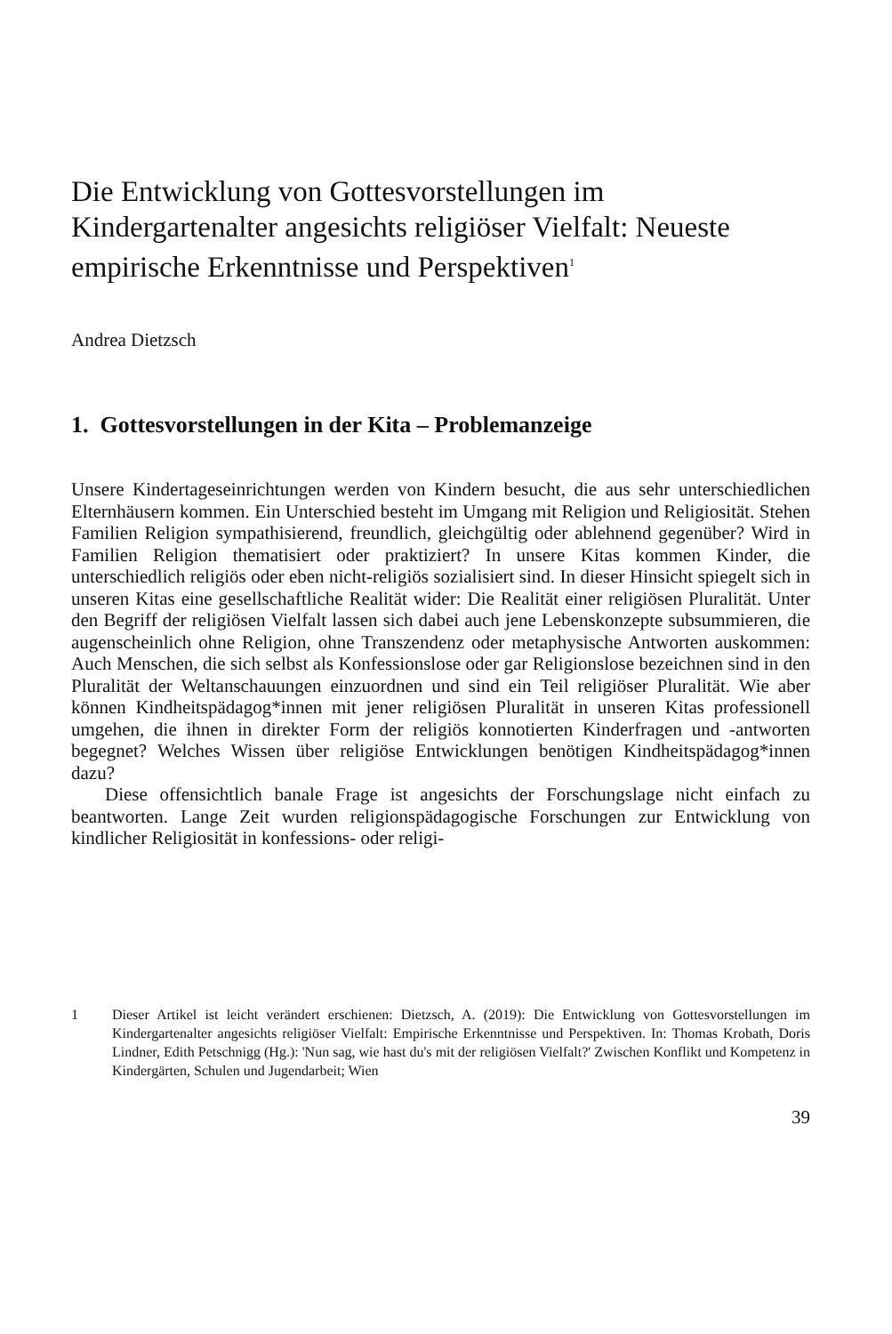Die Entwicklung von Gottesvorstellungen im Kindergartenalter angesichts religiöser Vielfalt: Neueste empirische Erkenntnisse und Perspektiven<sup>1</sup>
Andrea Dietzsch
1. Gottesvorstellungen in der Kita – Problemanzeige
Unsere Kindertageseinrichtungen werden von Kindern besucht, die aus sehr unterschiedlichen Elternhäusern kommen. Ein Unterschied besteht im Umgang mit Religion und Religiosität. Stehen Familien Religion sympathisierend, freundlich, gleichgültig oder ablehnend gegenüber? Wird in Familien Religion thematisiert oder praktiziert? In unsere Kitas kommen Kinder, die unterschiedlich religiös oder eben nicht-religiös sozialisiert sind. In dieser Hinsicht spiegelt sich in unseren Kitas eine gesellschaftliche Realität wider: Die Realität einer religiösen Pluralität. Unter den Begriff der religiösen Vielfalt lassen sich dabei auch jene Lebenskonzepte subsummieren, die augenscheinlich ohne Religion, ohne Transzendenz oder metaphysische Antworten auskommen: Auch Menschen, die sich selbst als Konfessionslose oder gar Religionslose bezeichnen sind in den Pluralität der Weltanschauungen einzuordnen und sind ein Teil religiöser Pluralität. Wie aber können Kindheitspädagog*innen mit jener religiösen Pluralität in unseren Kitas professionell umgehen, die ihnen in direkter Form der religiös konnotierten Kinderfragen und -antworten begegnet? Welches Wissen über religiöse Entwicklungen benötigen Kindheitspädagog*innen dazu?
Diese offensichtlich banale Frage ist angesichts der Forschungslage nicht einfach zu beantworten. Lange Zeit wurden religionspädagogische Forschungen zur Entwicklung von kindlicher Religiosität in konfessions- oder religi-
1 Dieser Artikel ist leicht verändert erschienen: Dietzsch, A. (2019): Die Entwicklung von Gottesvorstellungen im Kindergartenalter angesichts religiöser Vielfalt: Empirische Erkenntnisse und Perspektiven. In: Thomas Krobath, Doris Lindner, Edith Petschnigg (Hg.): 'Nun sag, wie hast du's mit der religiösen Vielfalt?' Zwischen Konflikt und Kompetenz in Kindergärten, Schulen und Jugendarbeit; Wien
39